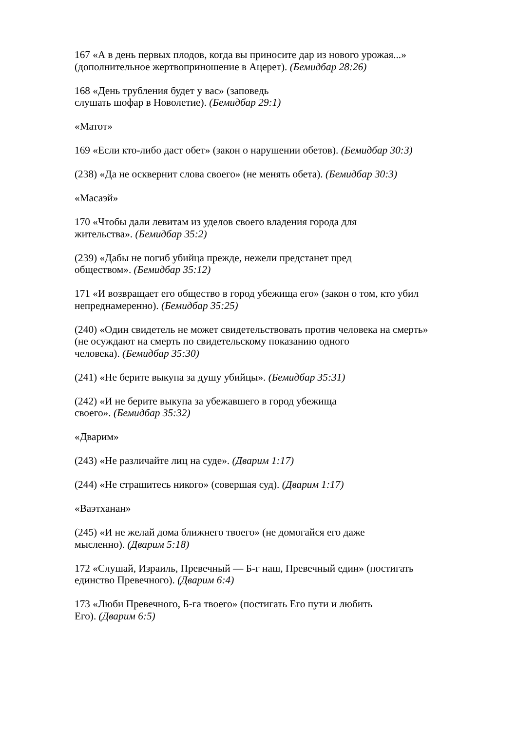167 «А в день первых плодов, когда вы приносите дар из нового урожая...»
(дополнительное жертвоприношение в Ацерет). (Бемидбар 28:26)
168 «День трубления будет у вас» (заповедь
слушать шофар в Новолетие). (Бемидбар 29:1)
«Матот»
169 «Если кто-либо даст обет» (закон о нарушении обетов). (Бемидбар 30:3)
(238) «Да не осквернит слова своего» (не менять обета). (Бемидбар 30:3)
«Масаэй»
170 «Чтобы дали левитам из уделов своего владения города для
жительства». (Бемидбар 35:2)
(239) «Дабы не погиб убийца прежде, нежели предстанет пред
обществом». (Бемидбар 35:12)
171 «И возвращает его общество в город убежища его» (закон о том, кто убил
непреднамеренно). (Бемидбар 35:25)
(240) «Один свидетель не может свидетельствовать против человека на смерть»
(не осуждают на смерть по свидетельскому показанию одного
человека). (Бемидбар 35:30)
(241) «Не берите выкупа за душу убийцы». (Бемидбар 35:31)
(242) «И не берите выкупа за убежавшего в город убежища
своего». (Бемидбар 35:32)
«Дварим»
(243) «Не различайте лиц на суде». (Дварим 1:17)
(244) «Не страшитесь никого» (совершая суд). (Дварим 1:17)
«Ваэтханан»
(245) «И не желай дома ближнего твоего» (не домогайся его даже
мысленно). (Дварим 5:18)
172 «Слушай, Израиль, Превечный — Б-г наш, Превечный един» (постигать
единство Превечного). (Дварим 6:4)
173 «Люби Превечного, Б-га твоего» (постигать Его пути и любить
Его). (Дварим 6:5)